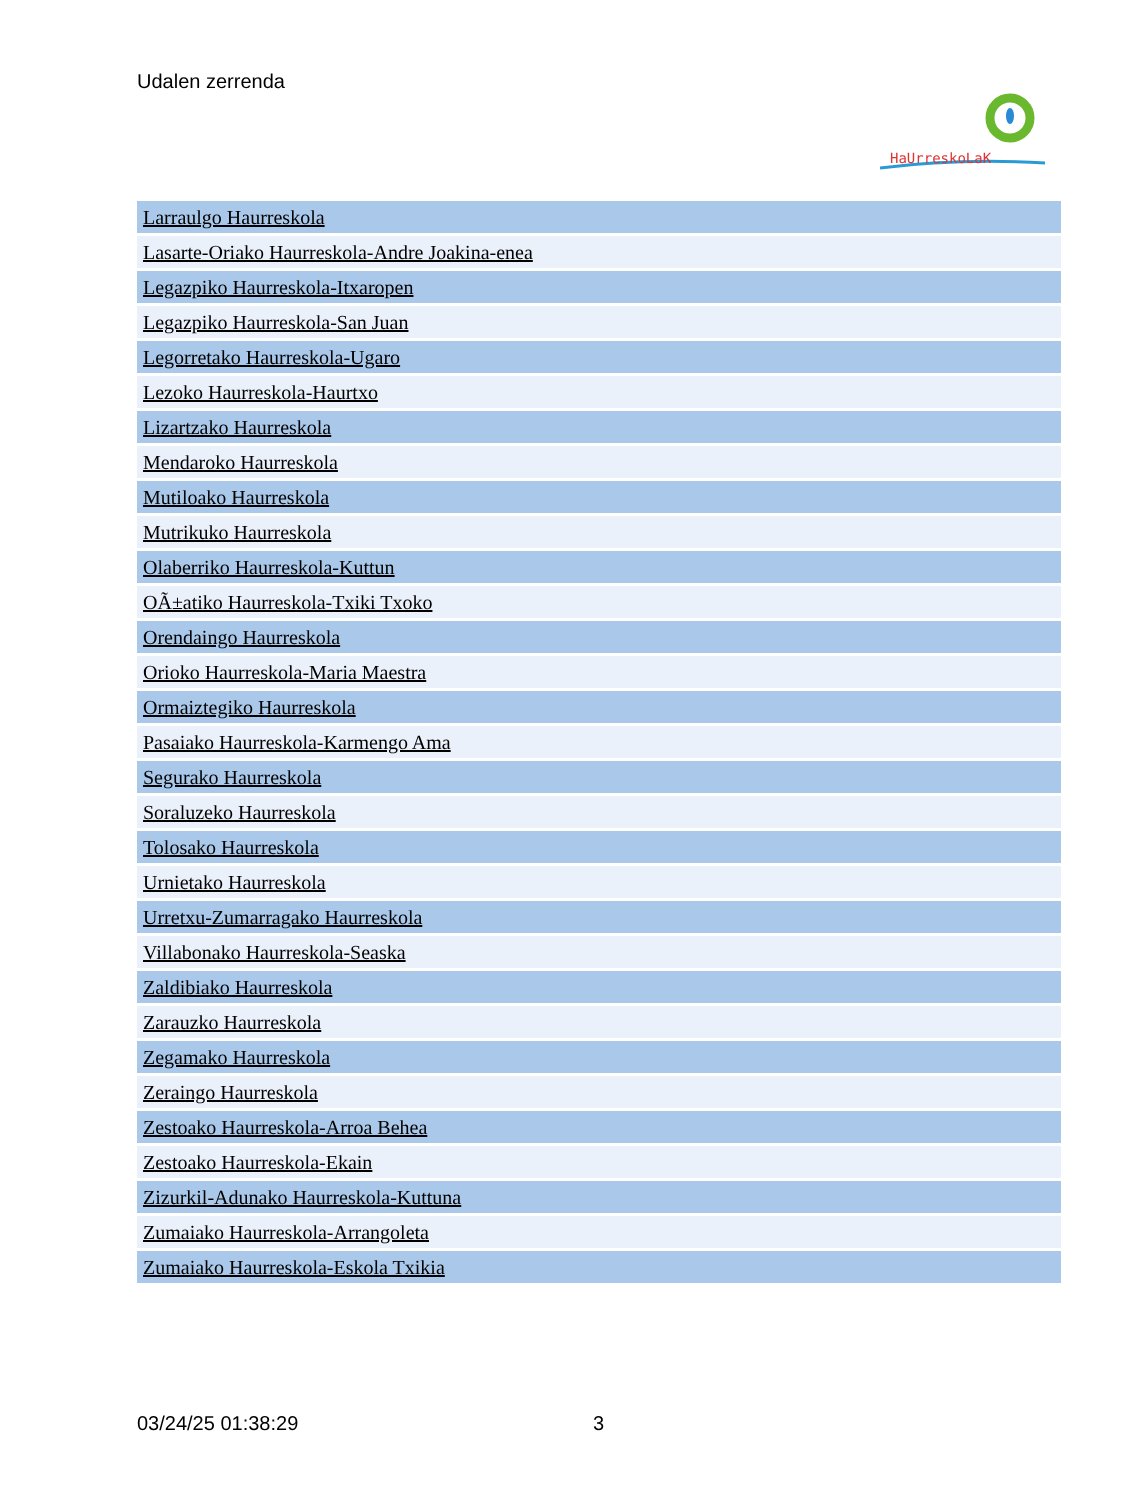Udalen zerrenda
HaUrreskoLaK
| Larraulgo Haurreskola |
| Lasarte-Oriako Haurreskola-Andre Joakina-enea |
| Legazpiko Haurreskola-Itxaropen |
| Legazpiko Haurreskola-San Juan |
| Legorretako Haurreskola-Ugaro |
| Lezoko Haurreskola-Haurtxo |
| Lizartzako Haurreskola |
| Mendaroko Haurreskola |
| Mutiloako Haurreskola |
| Mutrikuko Haurreskola |
| Olaberriko Haurreskola-Kuttun |
| OÃ±atiko Haurreskola-Txiki Txoko |
| Orendaingo Haurreskola |
| Orioko Haurreskola-Maria Maestra |
| Ormaiztegiko Haurreskola |
| Pasaiako Haurreskola-Karmengo Ama |
| Segurako Haurreskola |
| Soraluzeko Haurreskola |
| Tolosako Haurreskola |
| Urnietako Haurreskola |
| Urretxu-Zumarragako Haurreskola |
| Villabonako Haurreskola-Seaska |
| Zaldibiako Haurreskola |
| Zarauzko Haurreskola |
| Zegamako Haurreskola |
| Zeraingo Haurreskola |
| Zestoako Haurreskola-Arroa Behea |
| Zestoako Haurreskola-Ekain |
| Zizurkil-Adunako Haurreskola-Kuttuna |
| Zumaiako Haurreskola-Arrangoleta |
| Zumaiako Haurreskola-Eskola Txikia |
03/24/25 01:38:29 3